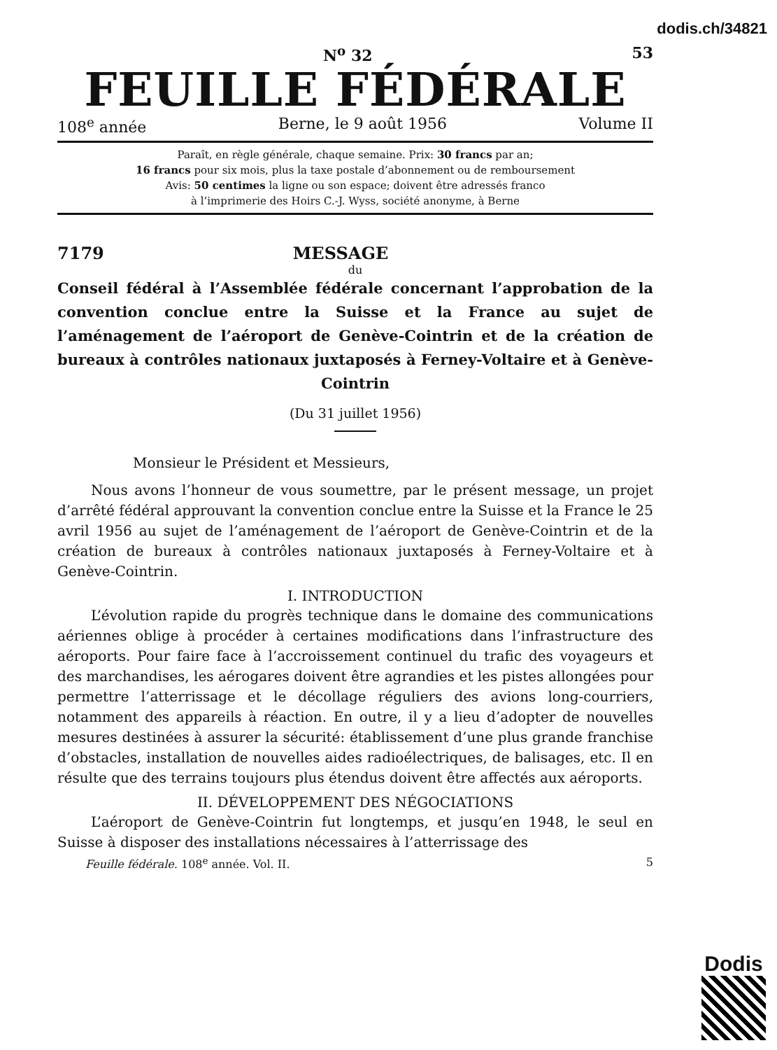dodis.ch/34821
N<sup>o</sup> 32 53
FEUILLE FÉDÉRALE
108<sup>e</sup> année Berne, le 9 août 1956 Volume II
Paraît, en règle générale, chaque semaine. Prix: 30 francs par an;
16 francs pour six mois, plus la taxe postale d’abonnement ou de remboursement
Avis: 50 centimes la ligne ou son espace; doivent être adressés franco
à l’imprimerie des Hoirs C.-J. Wyss, société anonyme, à Berne
7179 MESSAGE
du
Conseil fédéral à l’Assemblée fédérale concernant l’approbation de la convention conclue entre la Suisse et la France au sujet de l’aménagement de l’aéroport de Genève-Cointrin et de la création de bureaux à contrôles nationaux juxtaposés à Ferney-Voltaire et à Genève-Cointrin
(Du 31 juillet 1956)
Monsieur le Président et Messieurs,
Nous avons l’honneur de vous soumettre, par le présent message, un projet d’arrêté fédéral approuvant la convention conclue entre la Suisse et la France le 25 avril 1956 au sujet de l’aménagement de l’aéroport de Genève-Cointrin et de la création de bureaux à contrôles nationaux juxtaposés à Ferney-Voltaire et à Genève-Cointrin.
I. INTRODUCTION
L’évolution rapide du progrès technique dans le domaine des communications aériennes oblige à procéder à certaines modifications dans l’infrastructure des aéroports. Pour faire face à l’accroissement continuel du trafic des voyageurs et des marchandises, les aérogares doivent être agrandies et les pistes allongées pour permettre l’atterrissage et le décollage réguliers des avions long-courriers, notamment des appareils à réaction. En outre, il y a lieu d’adopter de nouvelles mesures destinées à assurer la sécurité: établissement d’une plus grande franchise d’obstacles, installation de nouvelles aides radioélectriques, de balisages, etc. Il en résulte que des terrains toujours plus étendus doivent être affectés aux aéroports.
II. DÉVELOPPEMENT DES NÉGOCIATIONS
L’aéroport de Genève-Cointrin fut longtemps, et jusqu’en 1948, le seul en Suisse à disposer des installations nécessaires à l’atterrissage des
Feuille fédérale. 108<sup>e</sup> année. Vol. II. 5
Dodis